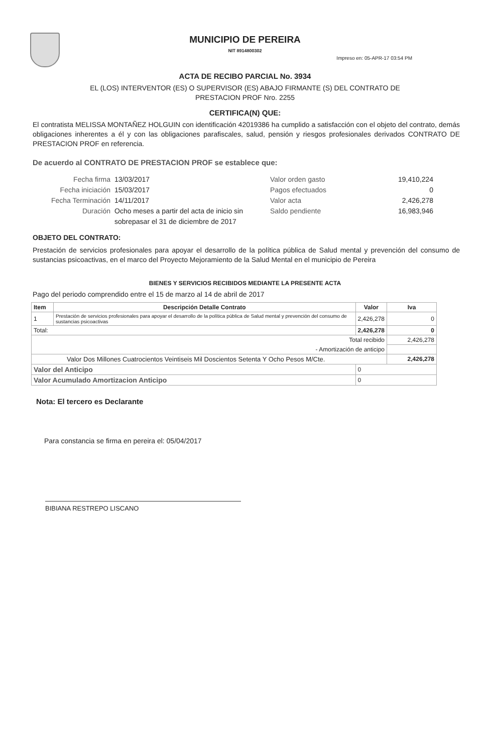MUNICIPIO DE PEREIRA
NIT 8914800302
Impreso en: 05-APR-17 03:54 PM
ACTA DE RECIBO PARCIAL No. 3934
EL (LOS) INTERVENTOR (ES) O SUPERVISOR (ES) ABAJO FIRMANTE (S) DEL CONTRATO DE
PRESTACION PROF Nro. 2255
CERTIFICA(N) QUE:
El contratista MELISSA MONTAÑEZ HOLGUIN con identificación 42019386 ha cumplido a satisfacción con el objeto del contrato, demás obligaciones inherentes a él y con las obligaciones parafiscales, salud, pensión y riesgos profesionales derivados CONTRATO DE PRESTACION PROF en referencia.
De acuerdo al CONTRATO DE PRESTACION PROF se establece que:
Fecha firma 13/03/2017 Valor orden gasto 19,410,224
Fecha iniciación 15/03/2017 Pagos efectuados 0
Fecha Terminación 14/11/2017 Valor acta 2,426,278
Duración Ocho meses a partir del acta de inicio sin sobrepasar el 31 de diciembre de 2017 Saldo pendiente 16,983,946
OBJETO DEL CONTRATO:
Prestación de servicios profesionales para apoyar el desarrollo de la política pública de Salud mental y prevención del consumo de sustancias psicoactivas, en el marco del Proyecto Mejoramiento de la Salud Mental en el municipio de Pereira
BIENES Y SERVICIOS RECIBIDOS MEDIANTE LA PRESENTE ACTA
Pago del periodo comprendido entre el 15 de marzo al 14 de abril de 2017
| Item | Descripción Detalle Contrato | Valor | Iva |
| --- | --- | --- | --- |
| 1 | Prestación de servicios profesionales para apoyar el desarrollo de la política pública de Salud mental y prevención del consumo de sustancias psicoactivas | 2,426,278 | 0 |
| Total: | | 2,426,278 | 0 |
| Total recibido | | | 2,426,278 |
| - Amortización de anticipo | | | |
| Valor Dos Millones Cuatrocientos Veintiseis Mil Doscientos Setenta Y Ocho Pesos M/Cte. | | | 2,426,278 |
| Valor del Anticipo | | 0 | |
| Valor Acumulado Amortizacion Anticipo | | 0 | |
Nota: El tercero es Declarante
Para constancia se firma en pereira el: 05/04/2017
BIBIANA RESTREPO LISCANO